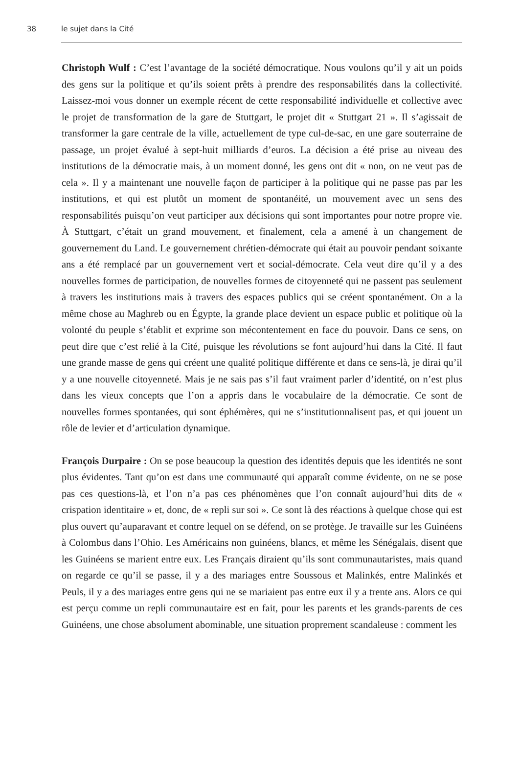38 le sujet dans la Cité
Christoph Wulf : C’est l’avantage de la société démocratique. Nous voulons qu’il y ait un poids des gens sur la politique et qu’ils soient prêts à prendre des responsabilités dans la collectivité. Laissez-moi vous donner un exemple récent de cette responsabilité individuelle et collective avec le projet de transformation de la gare de Stuttgart, le projet dit « Stuttgart 21 ». Il s’agissait de transformer la gare centrale de la ville, actuellement de type cul-de-sac, en une gare souterraine de passage, un projet évalué à sept-huit milliards d’euros. La décision a été prise au niveau des institutions de la démocratie mais, à un moment donné, les gens ont dit « non, on ne veut pas de cela ». Il y a maintenant une nouvelle façon de participer à la politique qui ne passe pas par les institutions, et qui est plutôt un moment de spontanéité, un mouvement avec un sens des responsabilités puisqu’on veut participer aux décisions qui sont importantes pour notre propre vie. À Stuttgart, c’était un grand mouvement, et finalement, cela a amené à un changement de gouvernement du Land. Le gouvernement chrétien-démocrate qui était au pouvoir pendant soixante ans a été remplacé par un gouvernement vert et social-démocrate. Cela veut dire qu’il y a des nouvelles formes de participation, de nouvelles formes de citoyenneté qui ne passent pas seulement à travers les institutions mais à travers des espaces publics qui se créent spontanément. On a la même chose au Maghreb ou en Égypte, la grande place devient un espace public et politique où la volonté du peuple s’établit et exprime son mécontentement en face du pouvoir. Dans ce sens, on peut dire que c’est relié à la Cité, puisque les révolutions se font aujourd’hui dans la Cité. Il faut une grande masse de gens qui créent une qualité politique différente et dans ce sens-là, je dirai qu’il y a une nouvelle citoyenneté. Mais je ne sais pas s’il faut vraiment parler d’identité, on n’est plus dans les vieux concepts que l’on a appris dans le vocabulaire de la démocratie. Ce sont de nouvelles formes spontanées, qui sont éphémères, qui ne s’institutionnalisent pas, et qui jouent un rôle de levier et d’articulation dynamique.
François Durpaire : On se pose beaucoup la question des identités depuis que les identités ne sont plus évidentes. Tant qu’on est dans une communauté qui apparaît comme évidente, on ne se pose pas ces questions-là, et l’on n’a pas ces phénomènes que l’on connaît aujourd’hui dits de « crispation identitaire » et, donc, de « repli sur soi ». Ce sont là des réactions à quelque chose qui est plus ouvert qu’auparavant et contre lequel on se défend, on se protège. Je travaille sur les Guinéens à Colombus dans l’Ohio. Les Américains non guinéens, blancs, et même les Sénégalais, disent que les Guinéens se marient entre eux. Les Français diraient qu’ils sont communautaristes, mais quand on regarde ce qu’il se passe, il y a des mariages entre Soussous et Malinkés, entre Malinkés et Peuls, il y a des mariages entre gens qui ne se mariaient pas entre eux il y a trente ans. Alors ce qui est perçu comme un repli communautaire est en fait, pour les parents et les grands-parents de ces Guinéens, une chose absolument abominable, une situation proprement scandaleuse : comment les